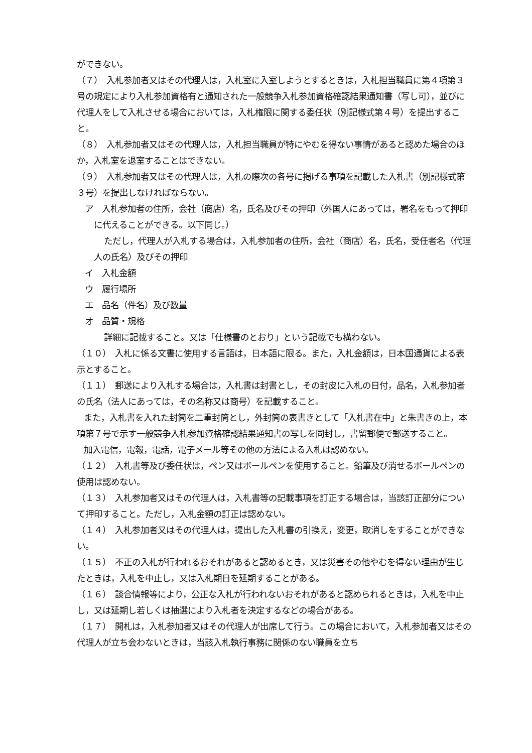ができない。
（７）　入札参加者又はその代理人は，入札室に入室しようとするときは，入札担当職員に第４項第３号の規定により入札参加資格有と通知された一般競争入札参加資格確認結果通知書（写し可），並びに代理人をして入札させる場合においては，入札権限に関する委任状（別記様式第４号）を提出すること。
（８）　入札参加者又はその代理人は，入札担当職員が特にやむを得ない事情があると認めた場合のほか，入札室を退室することはできない。
（９）　入札参加者又はその代理人は，入札の際次の各号に掲げる事項を記載した入札書（別記様式第３号）を提出しなければならない。
ア　入札参加者の住所，会社（商店）名，氏名及びその押印（外国人にあっては，署名をもって押印に代えることができる。以下同じ。）
ただし，代理人が入札する場合は，入札参加者の住所，会社（商店）名，氏名，受任者名（代理人の氏名）及びその押印
イ　入札金額
ウ　履行場所
エ　品名（件名）及び数量
オ　品質・規格
詳細に記載すること。又は「仕様書のとおり」という記載でも構わない。
（１０）　入札に係る文書に使用する言語は，日本語に限る。また，入札金額は，日本国通貨による表示とすること。
（１１）　郵送により入札する場合は，入札書は封書とし，その封皮に入札の日付，品名，入札参加者の氏名（法人にあっては，その名称又は商号）を記載すること。
また，入札書を入れた封筒を二重封筒とし，外封筒の表書きとして「入札書在中」と朱書きの上，本項第７号で示す一般競争入札参加資格確認結果通知書の写しを同封し，書留郵便で郵送すること。
加入電信，電報，電話，電子メール等その他の方法による入札は認めない。
（１２）　入札書等及び委任状は，ペン又はボールペンを使用すること。鉛筆及び消せるボールペンの使用は認めない。
（１３）　入札参加者又はその代理人は，入札書等の記載事項を訂正する場合は，当該訂正部分について押印すること。ただし，入札金額の訂正は認めない。
（１４）　入札参加者又はその代理人は，提出した入札書の引換え，変更，取消しをすることができない。
（１５）　不正の入札が行われるおそれがあると認めるとき，又は災害その他やむを得ない理由が生じたときは，入札を中止し，又は入札期日を延期することがある。
（１６）　談合情報等により，公正な入札が行われないおそれがあると認められるときは，入札を中止し，又は延期し若しくは抽選により入札者を決定するなどの場合がある。
（１７）　開札は，入札参加者又はその代理人が出席して行う。この場合において，入札参加者又はその代理人が立ち会わないときは，当該入札執行事務に関係のない職員を立ち